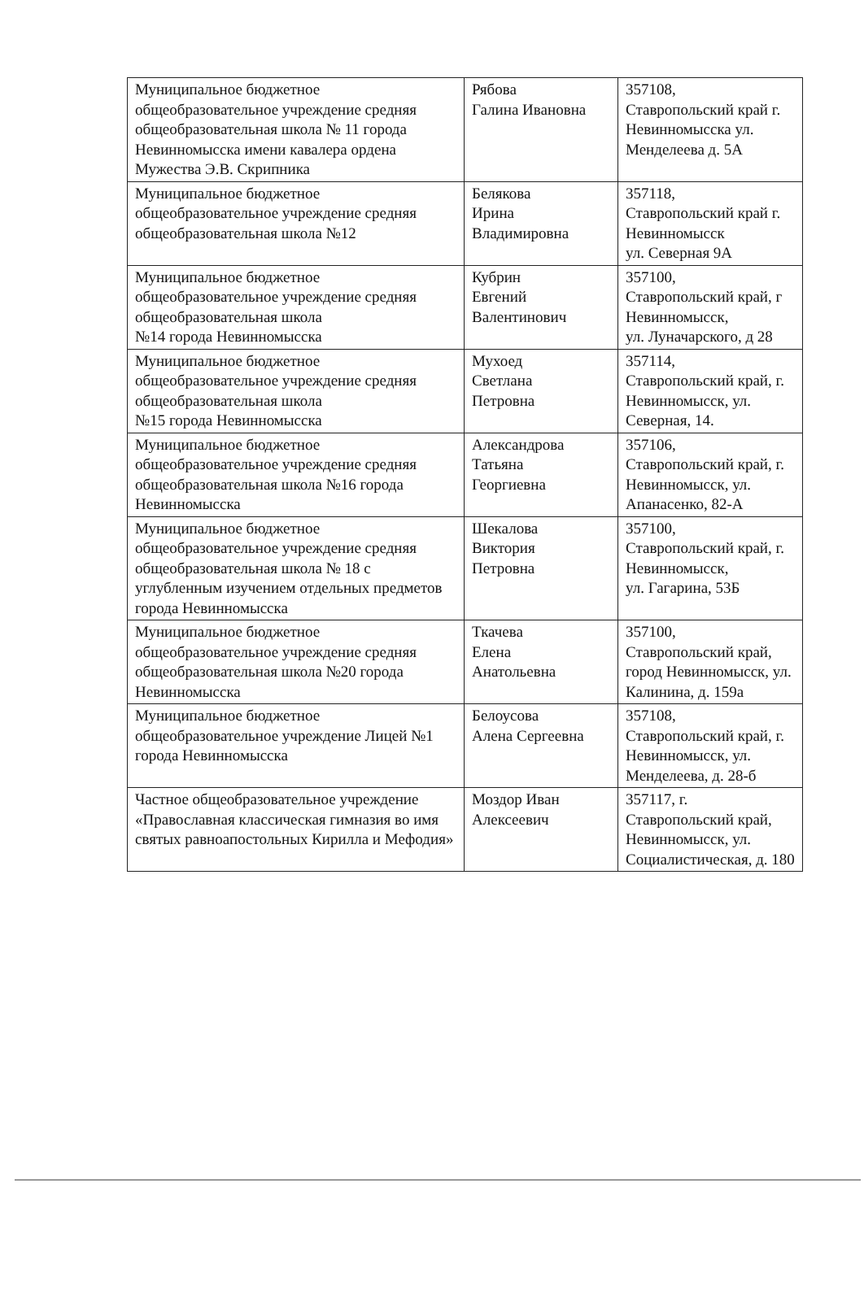| Муниципальное бюджетное общеобразовательное учреждение средняя общеобразовательная школа № 11 города Невинномысска имени кавалера ордена Мужества Э.В. Скрипника | Рябова Галина Ивановна | 357108, Ставропольский край г. Невинномысска ул. Менделеева д. 5А |
| Муниципальное бюджетное общеобразовательное учреждение средняя общеобразовательная школа №12 | Белякова Ирина Владимировна | 357118, Ставропольский край г. Невинномысск ул. Северная 9А |
| Муниципальное бюджетное общеобразовательное учреждение средняя общеобразовательная школа №14 города Невинномысска | Кубрин Евгений Валентинович | 357100, Ставропольский край, г Невинномысск, ул. Луначарского, д 28 |
| Муниципальное бюджетное общеобразовательное учреждение средняя общеобразовательная школа №15 города Невинномысска | Мухоед Светлана Петровна | 357114, Ставропольский край, г. Невинномысск, ул. Северная, 14. |
| Муниципальное бюджетное общеобразовательное учреждение средняя общеобразовательная школа №16 города Невинномысска | Александрова Татьяна Георгиевна | 357106, Ставропольский край, г. Невинномысск, ул. Апанасенко, 82-А |
| Муниципальное бюджетное общеобразовательное учреждение средняя общеобразовательная школа № 18 с углубленным изучением отдельных предметов города Невинномысска | Шекалова Виктория Петровна | 357100, Ставропольский край, г. Невинномысск, ул. Гагарина, 53Б |
| Муниципальное бюджетное общеобразовательное учреждение средняя общеобразовательная школа №20 города Невинномысска | Ткачева Елена Анатольевна | 357100, Ставропольский край, город Невинномысск, ул. Калинина, д. 159а |
| Муниципальное бюджетное общеобразовательное учреждение Лицей №1 города Невинномысска | Белоусова Алена Сергеевна | 357108, Ставропольский край, г. Невинномысск, ул. Менделеева, д. 28-б |
| Частное общеобразовательное учреждение «Православная классическая гимназия во имя святых равноапостольных Кирилла и Мефодия» | Моздор Иван Алексеевич | 357117, г. Ставропольский край, Невинномысск, ул. Социалистическая, д. 180 |